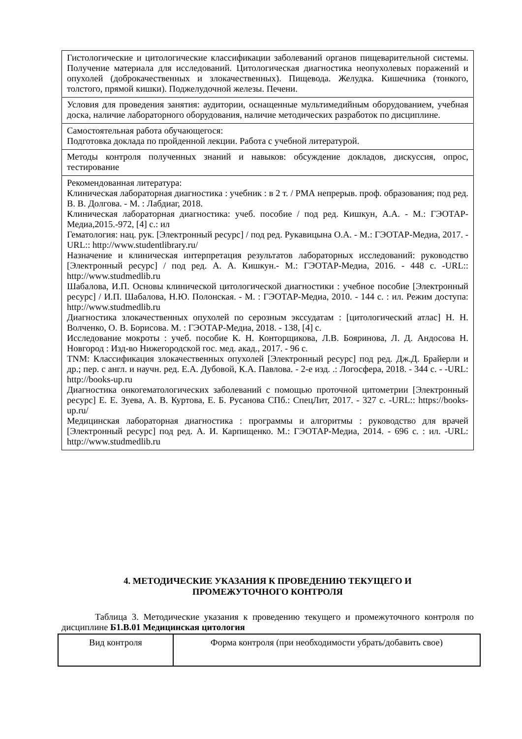| Гистологические и цитологические классификации заболеваний органов пищеварительной системы. Получение материала для исследований. Цитологическая диагностика неопухолевых поражений и опухолей (доброкачественных и злокачественных). Пищевода. Желудка. Кишечника (тонкого, толстого, прямой кишки). Поджелудочной железы. Печени. |
| Условия для проведения занятия: аудитории, оснащенные мультимедийным оборудованием, учебная доска, наличие лабораторного оборудования, наличие методических разработок по дисциплине. |
| Самостоятельная работа обучающегося: Подготовка доклада по пройденной лекции. Работа с учебной литературой. |
| Методы контроля полученных знаний и навыков: обсуждение докладов, дискуссия, опрос, тестирование |
| Рекомендованная литература: Клиническая лабораторная диагностика : учебник : в 2 т. / РМА непрерыв. проф. образования; под ред. В. В. Долгова. - М. : Лабдиаг, 2018. Клиническая лабораторная диагностика: учеб. пособие / под ред. Кишкун, А.А. - М.: ГЭОТАР-Медиа,2015.-972, [4] с.: ил Гематология: нац. рук. [Электронный ресурс] / под ред. Рукавицына О.А. - М.: ГЭОТАР-Медиа, 2017. -URL:: http://www.studentlibrary.ru/ Назначение и клиническая интерпретация результатов лабораторных исследований: руководство [Электронный ресурс] / под ред. А. А. Кишкун.- М.: ГЭОТАР-Медиа, 2016. - 448 с. -URL:: http://www.studmedlib.ru Шабалова, И.П. Основы клинической цитологической диагностики : учебное пособие [Электронный ресурс] / И.П. Шабалова, Н.Ю. Полонская. - М. : ГЭОТАР-Медиа, 2010. - 144 с. : ил. Режим доступа: http://www.studmedlib.ru Диагностика злокачественных опухолей по серозным экссудатам : [цитологический атлас] Н. Н. Волченко, О. В. Борисова. М. : ГЭОТАР-Медиа, 2018. - 138, [4] с. Исследование мокроты : учеб. пособие К. Н. Конторщикова, Л.В. Бояринова, Л. Д. Андосова Н. Новгород : Изд-во Нижегородской гос. мед. акад., 2017. - 96 с. TNM: Классификация злокачественных опухолей [Электронный ресурс] под ред. Дж.Д. Брайерли и др.; пер. с англ. и научн. ред. Е.А. Дубовой, К.А. Павлова. - 2-е изд. .: Логосфера, 2018. - 344 с. - -URL: http://books-up.ru Диагностика онкогематологических заболеваний с помощью проточной цитометрии [Электронный ресурс] Е. Е. Зуева, А. В. Куртова, Е. Б. Русанова СПб.: СпецЛит, 2017. - 327 с. -URL:: https://books-up.ru/ Медицинская лабораторная диагностика : программы и алгоритмы : руководство для врачей [Электронный ресурс] под ред. А. И. Карпищенко. М.: ГЭОТАР-Медиа, 2014. - 696 с. : ил. -URL: http://www.studmedlib.ru |
4. МЕТОДИЧЕСКИЕ УКАЗАНИЯ К ПРОВЕДЕНИЮ ТЕКУЩЕГО И
ПРОМЕЖУТОЧНОГО КОНТРОЛЯ
Таблица 3. Методические указания к проведению текущего и промежуточного контроля по дисциплине Б1.В.01 Медицинская цитология
| Вид контроля | Форма контроля (при необходимости убрать/добавить свое) |